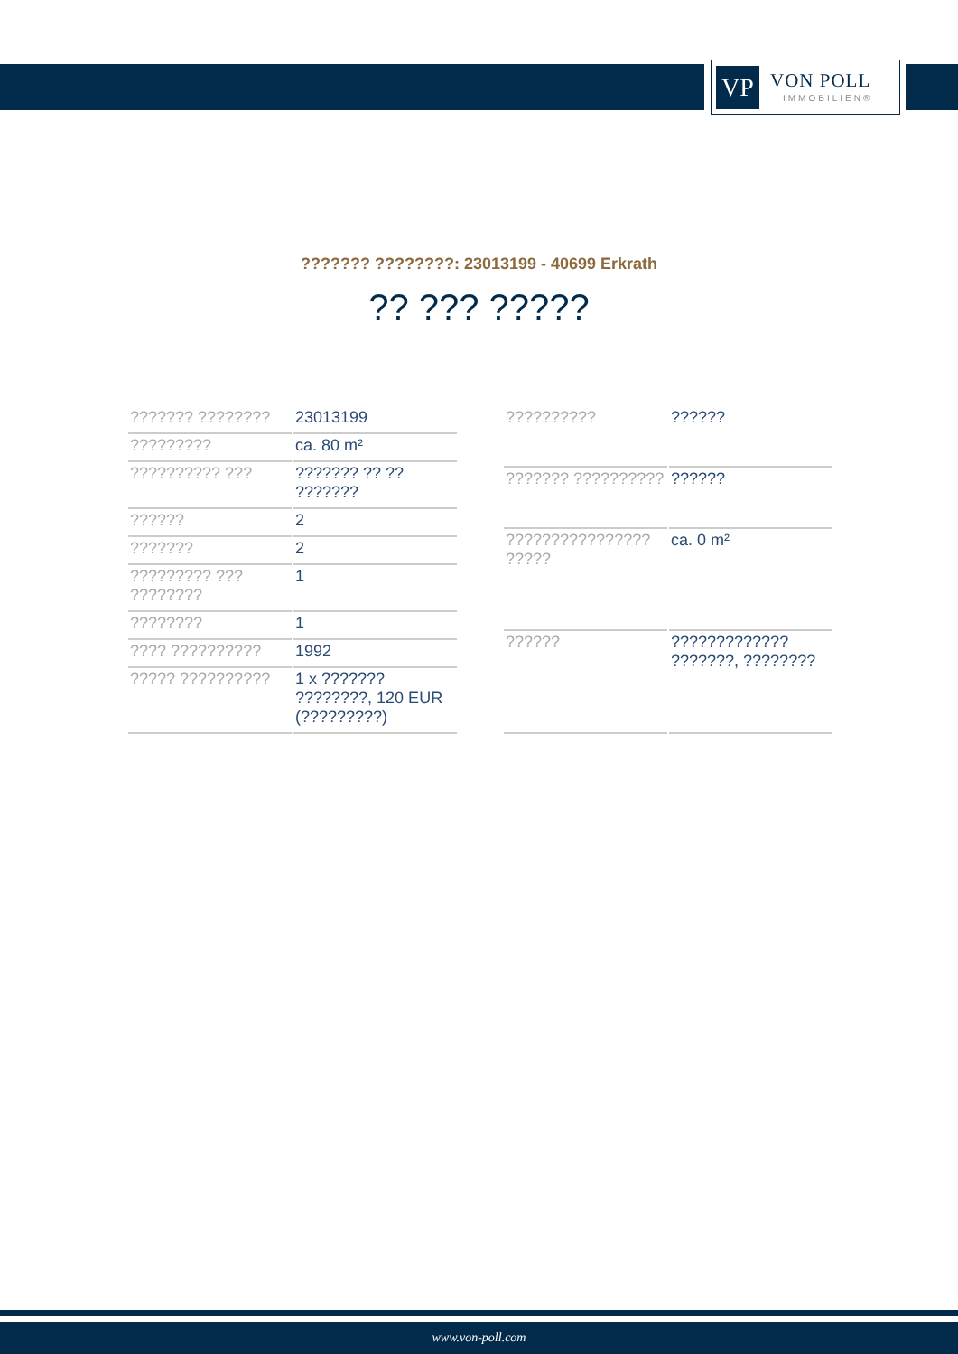VP
VON POLL
IMMOBILIEN®
??????? ????????: 23013199 - 40699 Erkrath
?? ??? ?????
| ??????? ???????? | 23013199 |
| ????????? | ca. 80 m² |
| ?????????? ??? | ??????? ?? ?? ??????? |
| ?????? | 2 |
| ??????? | 2 |
| ????????? ??? ???????? | 1 |
| ???????? | 1 |
| ???? ?????????? | 1992 |
| ????? ?????????? | 1 x ??????? ????????, 120 EUR (?????????) |
| ?????????? | ?????? |
| ??????? ?????????? | ?????? |
| ???????????????? ????? | ca. 0 m² |
| ?????? | ????????????? ???????, ???????? |
www.von-poll.com